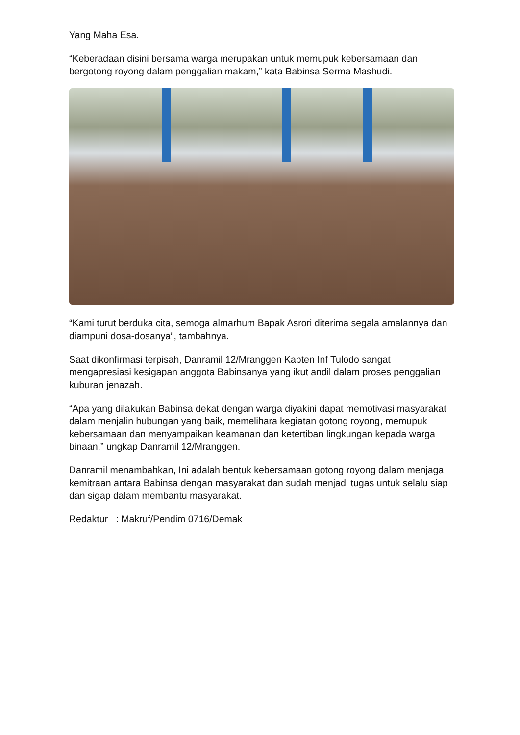Yang Maha Esa.
“Keberadaan disini bersama warga merupakan untuk memupuk kebersamaan dan bergotong royong dalam penggalian makam,” kata Babinsa Serma Mashudi.
“Kami turut berduka cita, semoga almarhum Bapak Asrori diterima segala amalannya dan diampuni dosa-dosanya”, tambahnya.
Saat dikonfirmasi terpisah, Danramil 12/Mranggen Kapten Inf Tulodo sangat mengapresiasi kesigapan anggota Babinsanya yang ikut andil dalam proses penggalian kuburan jenazah.
“Apa yang dilakukan Babinsa dekat dengan warga diyakini dapat memotivasi masyarakat dalam menjalin hubungan yang baik, memelihara kegiatan gotong royong, memupuk kebersamaan dan menyampaikan keamanan dan ketertiban lingkungan kepada warga binaan,” ungkap Danramil 12/Mranggen.
Danramil menambahkan, Ini adalah bentuk kebersamaan gotong royong dalam menjaga kemitraan antara Babinsa dengan masyarakat dan sudah menjadi tugas untuk selalu siap dan sigap dalam membantu masyarakat.
Redaktur : Makruf/Pendim 0716/Demak